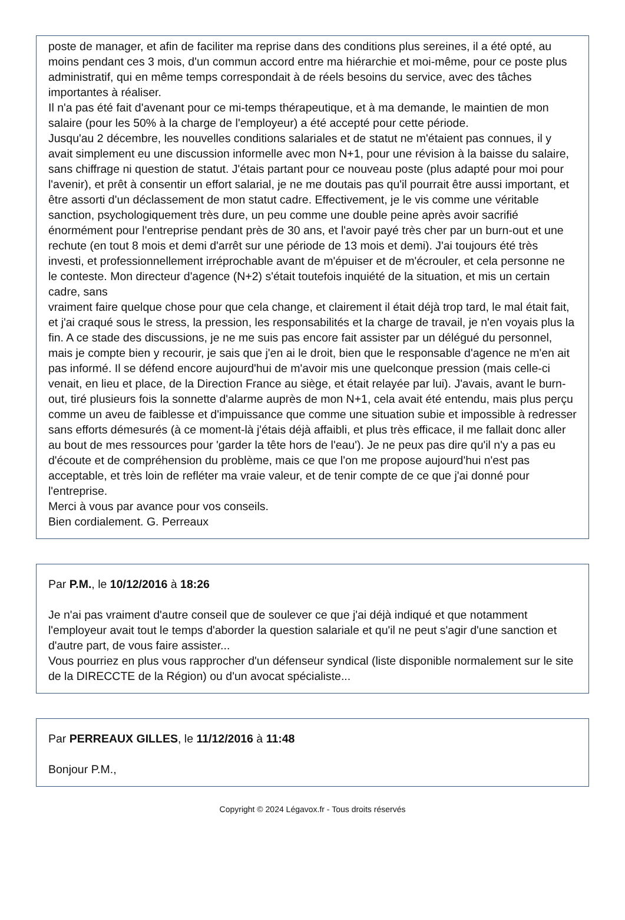poste de manager, et afin de faciliter ma reprise dans des conditions plus sereines, il a été opté, au moins pendant ces 3 mois, d'un commun accord entre ma hiérarchie et moi-même, pour ce poste plus administratif, qui en même temps correspondait à de réels besoins du service, avec des tâches importantes à réaliser.
Il n'a pas été fait d'avenant pour ce mi-temps thérapeutique, et à ma demande, le maintien de mon salaire (pour les 50% à la charge de l'employeur) a été accepté pour cette période.
Jusqu'au 2 décembre, les nouvelles conditions salariales et de statut ne m'étaient pas connues, il y avait simplement eu une discussion informelle avec mon N+1, pour une révision à la baisse du salaire, sans chiffrage ni question de statut. J'étais partant pour ce nouveau poste (plus adapté pour moi pour l'avenir), et prêt à consentir un effort salarial, je ne me doutais pas qu'il pourrait être aussi important, et être assorti d'un déclassement de mon statut cadre. Effectivement, je le vis comme une véritable sanction, psychologiquement très dure, un peu comme une double peine après avoir sacrifié énormément pour l'entreprise pendant près de 30 ans, et l'avoir payé très cher par un burn-out et une rechute (en tout 8 mois et demi d'arrêt sur une période de 13 mois et demi). J'ai toujours été très investi, et professionnellement irréprochable avant de m'épuiser et de m'écrouler, et cela personne ne le conteste. Mon directeur d'agence (N+2) s'était toutefois inquiété de la situation, et mis un certain cadre, sans
vraiment faire quelque chose pour que cela change, et clairement il était déjà trop tard, le mal était fait, et j'ai craqué sous le stress, la pression, les responsabilités et la charge de travail, je n'en voyais plus la fin. A ce stade des discussions, je ne me suis pas encore fait assister par un délégué du personnel, mais je compte bien y recourir, je sais que j'en ai le droit, bien que le responsable d'agence ne m'en ait pas informé. Il se défend encore aujourd'hui de m'avoir mis une quelconque pression (mais celle-ci venait, en lieu et place, de la Direction France au siège, et était relayée par lui). J'avais, avant le burn-out, tiré plusieurs fois la sonnette d'alarme auprès de mon N+1, cela avait été entendu, mais plus perçu comme un aveu de faiblesse et d'impuissance que comme une situation subie et impossible à redresser sans efforts démesurés (à ce moment-là j'étais déjà affaibli, et plus très efficace, il me fallait donc aller au bout de mes ressources pour 'garder la tête hors de l'eau'). Je ne peux pas dire qu'il n'y a pas eu d'écoute et de compréhension du problème, mais ce que l'on me propose aujourd'hui n'est pas acceptable, et très loin de refléter ma vraie valeur, et de tenir compte de ce que j'ai donné pour l'entreprise.
Merci à vous par avance pour vos conseils.
Bien cordialement. G. Perreaux
Par P.M., le 10/12/2016 à 18:26
Je n'ai pas vraiment d'autre conseil que de soulever ce que j'ai déjà indiqué et que notamment l'employeur avait tout le temps d'aborder la question salariale et qu'il ne peut s'agir d'une sanction et d'autre part, de vous faire assister...
Vous pourriez en plus vous rapprocher d'un défenseur syndical (liste disponible normalement sur le site de la DIRECCTE de la Région) ou d'un avocat spécialiste...
Par PERREAUX GILLES, le 11/12/2016 à 11:48
Bonjour P.M.,
Copyright © 2024 Légavox.fr - Tous droits réservés